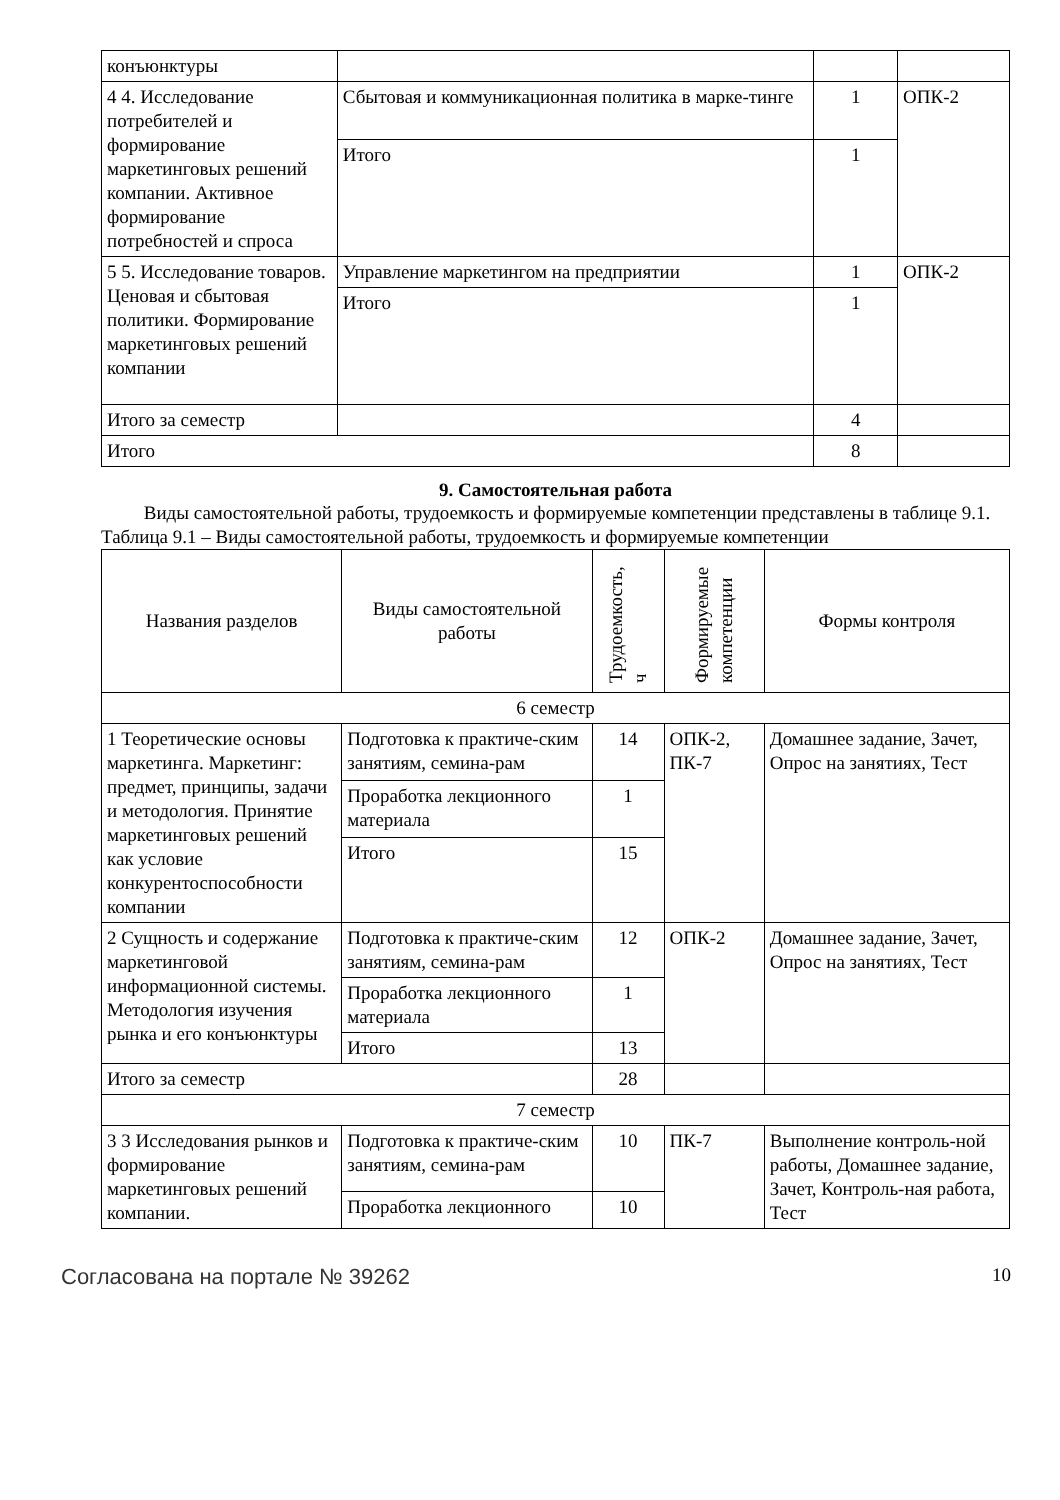| конъюнктуры | | | |
| 4 4. Исследование потребителей и формирование маркетинговых решений компании. Активное формирование потребностей и спроса | Сбытовая и коммуникационная политика в марке-тинге | 1 | ОПК-2 |
| | Итого | 1 | |
| 5 5. Исследование товаров. Ценовая и сбытовая политики. Формирование маркетинговых решений компании | Управление маркетингом на предприятии | 1 | ОПК-2 |
| | Итого | 1 | |
| Итого за семестр | | 4 | |
| Итого | | 8 | |
9. Самостоятельная работа
Виды самостоятельной работы, трудоемкость и формируемые компетенции представлены в таблице 9.1.
Таблица 9.1 – Виды самостоятельной работы, трудоемкость и формируемые компетенции
| Названия разделов | Виды самостоятельной работы | Трудоемкость, ч | Формируемые компетенции | Формы контроля |
| --- | --- | --- | --- | --- |
| 6 семестр | | | | |
| 1 Теоретические основы маркетинга. Маркетинг: предмет, принципы, задачи и методология. Принятие маркетинговых решений как условие конкурентоспособности компании | Подготовка к практиче-ским занятиям, семина-рам | 14 | ОПК-2, ПК-7 | Домашнее задание, Зачет, Опрос на занятиях, Тест |
| | Проработка лекционного материала | 1 | | |
| | Итого | 15 | | |
| 2 Сущность и содержание маркетинговой информационной системы. Методология изучения рынка и его конъюнктуры | Подготовка к практиче-ским занятиям, семина-рам | 12 | ОПК-2 | Домашнее задание, Зачет, Опрос на занятиях, Тест |
| | Проработка лекционного материала | 1 | | |
| | Итого | 13 | | |
| Итого за семестр | | 28 | | |
| 7 семестр | | | | |
| 3 3 Исследования рынков и формирование маркетинговых решений компании. | Подготовка к практиче-ским занятиям, семина-рам | 10 | ПК-7 | Выполнение контроль-ной работы, Домашнее задание, Зачет, Контроль-ная работа, Тест |
| | Проработка лекционного | 10 | | |
Согласована на портале № 39262 10